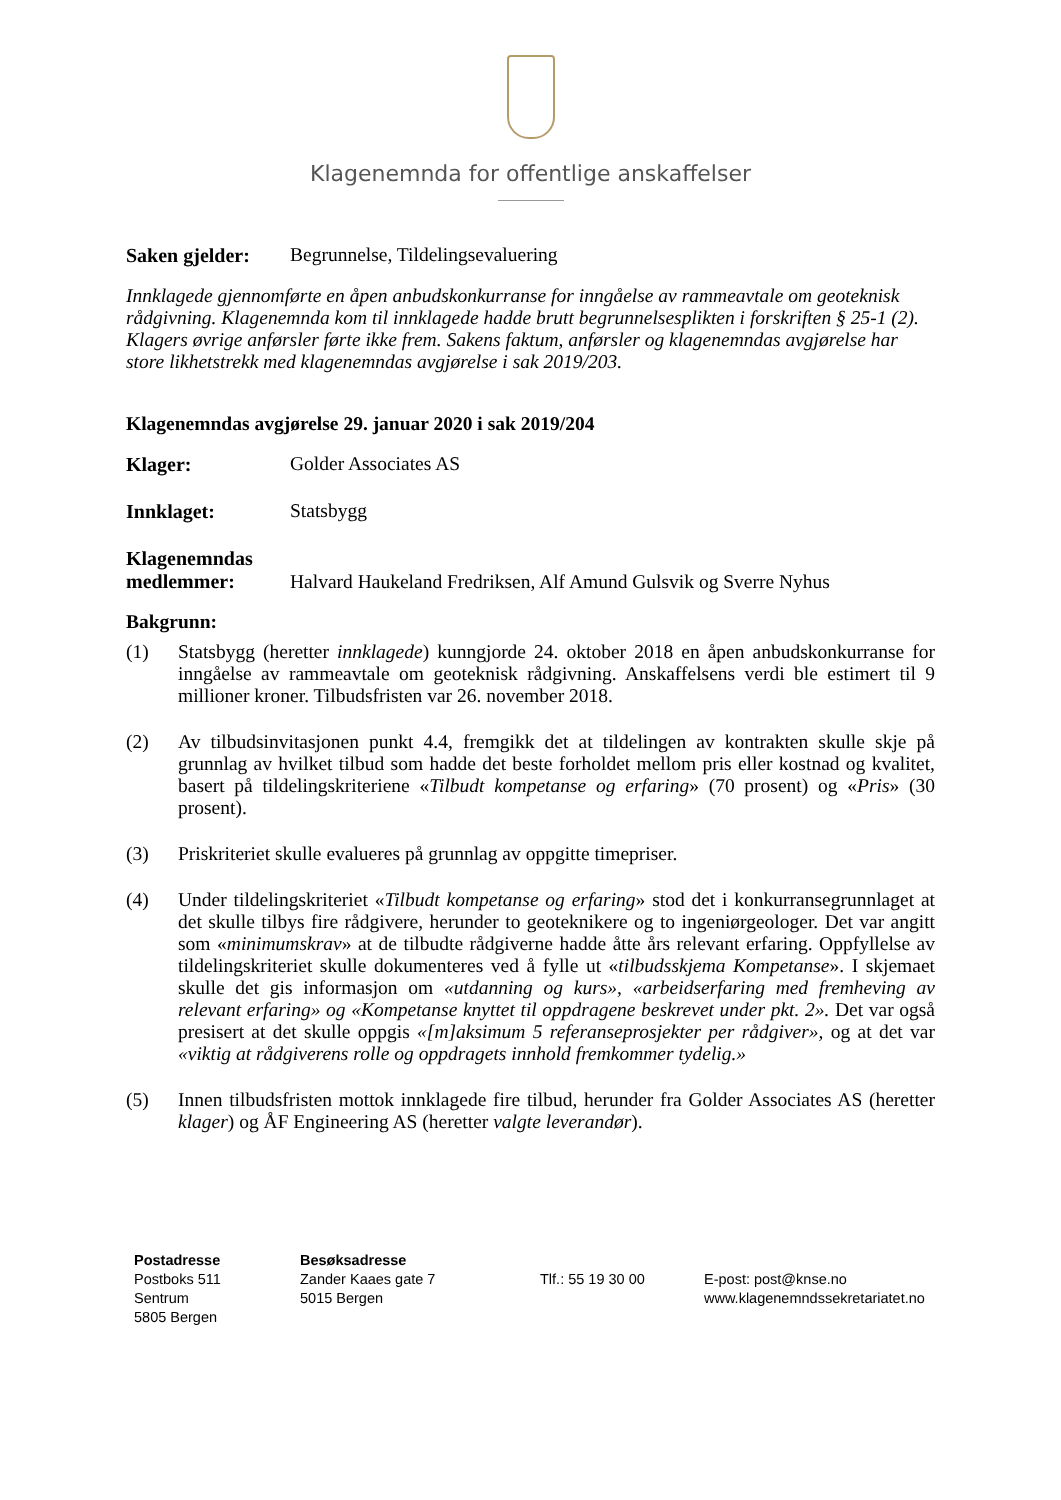Klagenemnda for offentlige anskaffelser
Saken gjelder:
Begrunnelse, Tildelingsevaluering
Innklagede gjennomførte en åpen anbudskonkurranse for inngåelse av rammeavtale om geoteknisk rådgivning. Klagenemnda kom til innklagede hadde brutt begrunnelsesplikten i forskriften § 25-1 (2). Klagers øvrige anførsler førte ikke frem. Sakens faktum, anførsler og klagenemndas avgjørelse har store likhetstrekk med klagenemndas avgjørelse i sak 2019/203.
Klagenemndas avgjørelse 29. januar 2020 i sak 2019/204
Klager: Golder Associates AS
Innklaget: Statsbygg
Klagenemndas medlemmer:
Halvard Haukeland Fredriksen, Alf Amund Gulsvik og Sverre Nyhus
Bakgrunn:
(1) Statsbygg (heretter innklagede) kunngjorde 24. oktober 2018 en åpen anbudskonkurranse for inngåelse av rammeavtale om geoteknisk rådgivning. Anskaffelsens verdi ble estimert til 9 millioner kroner. Tilbudsfristen var 26. november 2018.
(2) Av tilbudsinvitasjonen punkt 4.4, fremgikk det at tildelingen av kontrakten skulle skje på grunnlag av hvilket tilbud som hadde det beste forholdet mellom pris eller kostnad og kvalitet, basert på tildelingskriteriene «Tilbudt kompetanse og erfaring» (70 prosent) og «Pris» (30 prosent).
(3) Priskriteriet skulle evalueres på grunnlag av oppgitte timepriser.
(4) Under tildelingskriteriet «Tilbudt kompetanse og erfaring» stod det i konkurransegrunnlaget at det skulle tilbys fire rådgivere, herunder to geoteknikere og to ingeniørgeologer. Det var angitt som «minimumskrav» at de tilbudte rådgiverne hadde åtte års relevant erfaring. Oppfyllelse av tildelingskriteriet skulle dokumenteres ved å fylle ut «tilbudsskjema Kompetanse». I skjemaet skulle det gis informasjon om «utdanning og kurs», «arbeidserfaring med fremheving av relevant erfaring» og «Kompetanse knyttet til oppdragene beskrevet under pkt. 2». Det var også presisert at det skulle oppgis «[m]aksimum 5 referanseprosjekter per rådgiver», og at det var «viktig at rådgiverens rolle og oppdragets innhold fremkommer tydelig.»
(5) Innen tilbudsfristen mottok innklagede fire tilbud, herunder fra Golder Associates AS (heretter klager) og ÅF Engineering AS (heretter valgte leverandør).
Postadresse
Postboks 511
Sentrum
5805 Bergen
Besøksadresse
Zander Kaaes gate 7
5015 Bergen
Tlf.: 55 19 30 00
E-post: post@knse.no
www.klagenemndssekretariatet.no